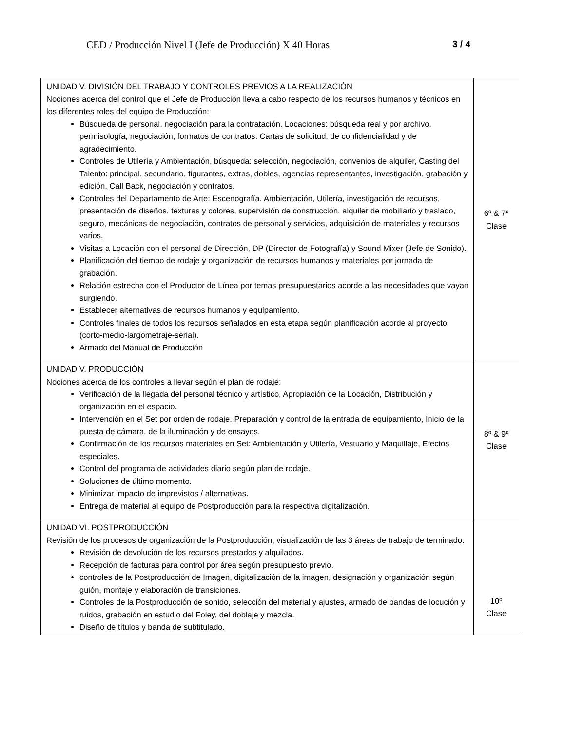CED / Producción Nivel I (Jefe de Producción) X 40 Horas 3 / 4
| UNIDAD V. DIVISIÓN DEL TRABAJO Y CONTROLES PREVIOS A LA REALIZACIÓN Nociones acerca del control que el Jefe de Producción lleva a cabo respecto de los recursos humanos y técnicos en los diferentes roles del equipo de Producción: Búsqueda de personal, negociación para la contratación. Locaciones: búsqueda real y por archivo, permisología, negociación, formatos de contratos. Cartas de solicitud, de confidencialidad y de agradecimiento. Controles de Utilería y Ambientación, búsqueda: selección, negociación, convenios de alquiler, Casting del Talento: principal, secundario, figurantes, extras, dobles, agencias representantes, investigación, grabación y edición, Call Back, negociación y contratos. Controles del Departamento de Arte: Escenografía, Ambientación, Utilería, investigación de recursos, presentación de diseños, texturas y colores, supervisión de construcción, alquiler de mobiliario y traslado, seguro, mecánicas de negociación, contratos de personal y servicios, adquisición de materiales y recursos varios. Visitas a Locación con el personal de Dirección, DP (Director de Fotografía) y Sound Mixer (Jefe de Sonido). Planificación del tiempo de rodaje y organización de recursos humanos y materiales por jornada de grabación. Relación estrecha con el Productor de Línea por temas presupuestarios acorde a las necesidades que vayan surgiendo. Establecer alternativas de recursos humanos y equipamiento. Controles finales de todos los recursos señalados en esta etapa según planificación acorde al proyecto (corto-medio-largometraje-serial). Armado del Manual de Producción | 6º & 7º Clase |
| UNIDAD V. PRODUCCIÓN Nociones acerca de los controles a llevar según el plan de rodaje: Verificación de la llegada del personal técnico y artístico, Apropiación de la Locación, Distribución y organización en el espacio. Intervención en el Set por orden de rodaje. Preparación y control de la entrada de equipamiento, Inicio de la puesta de cámara, de la iluminación y de ensayos. Confirmación de los recursos materiales en Set: Ambientación y Utilería, Vestuario y Maquillaje, Efectos especiales. Control del programa de actividades diario según plan de rodaje. Soluciones de último momento. Minimizar impacto de imprevistos / alternativas. Entrega de material al equipo de Postproducción para la respectiva digitalización. | 8º & 9º Clase |
| UNIDAD VI. POSTPRODUCCIÓN Revisión de los procesos de organización de la Postproducción, visualización de las 3 áreas de trabajo de terminado: Revisión de devolución de los recursos prestados y alquilados. Recepción de facturas para control por área según presupuesto previo. controles de la Postproducción de Imagen, digitalización de la imagen, designación y organización según guión, montaje y elaboración de transiciones. Controles de la Postproducción de sonido, selección del material y ajustes, armado de bandas de locución y ruidos, grabación en estudio del Foley, del doblaje y mezcla. Diseño de títulos y banda de subtitulado. | 10º Clase |